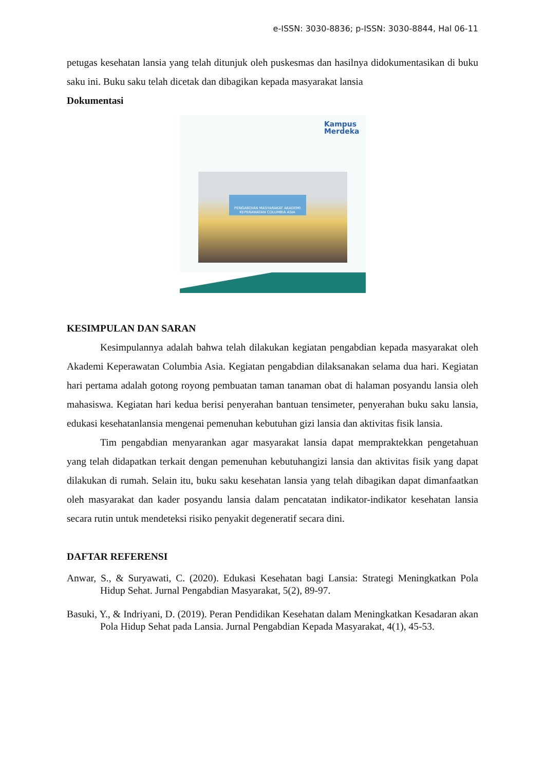e-ISSN: 3030-8836; p-ISSN: 3030-8844, Hal 06-11
petugas kesehatan lansia yang telah ditunjuk oleh puskesmas dan hasilnya didokumentasikan di buku saku ini. Buku saku telah dicetak dan dibagikan kepada masyarakat lansia
Dokumentasi
Kampus
Merdeka
PENGABDIAN MASYARAKAT AKADEMI KEPERAWATAN COLUMBIA ASIA
KESIMPULAN DAN SARAN
Kesimpulannya adalah bahwa telah dilakukan kegiatan pengabdian kepada masyarakat oleh Akademi Keperawatan Columbia Asia. Kegiatan pengabdian dilaksanakan selama dua hari. Kegiatan hari pertama adalah gotong royong pembuatan taman tanaman obat di halaman posyandu lansia oleh mahasiswa. Kegiatan hari kedua berisi penyerahan bantuan tensimeter, penyerahan buku saku lansia, edukasi kesehatanlansia mengenai pemenuhan kebutuhan gizi lansia dan aktivitas fisik lansia.
Tim pengabdian menyarankan agar masyarakat lansia dapat mempraktekkan pengetahuan yang telah didapatkan terkait dengan pemenuhan kebutuhangizi lansia dan aktivitas fisik yang dapat dilakukan di rumah. Selain itu, buku saku kesehatan lansia yang telah dibagikan dapat dimanfaatkan oleh masyarakat dan kader posyandu lansia dalam pencatatan indikator-indikator kesehatan lansia secara rutin untuk mendeteksi risiko penyakit degeneratif secara dini.
DAFTAR REFERENSI
Anwar, S., & Suryawati, C. (2020). Edukasi Kesehatan bagi Lansia: Strategi Meningkatkan Pola Hidup Sehat. Jurnal Pengabdian Masyarakat, 5(2), 89-97.
Basuki, Y., & Indriyani, D. (2019). Peran Pendidikan Kesehatan dalam Meningkatkan Kesadaran akan Pola Hidup Sehat pada Lansia. Jurnal Pengabdian Kepada Masyarakat, 4(1), 45-53.